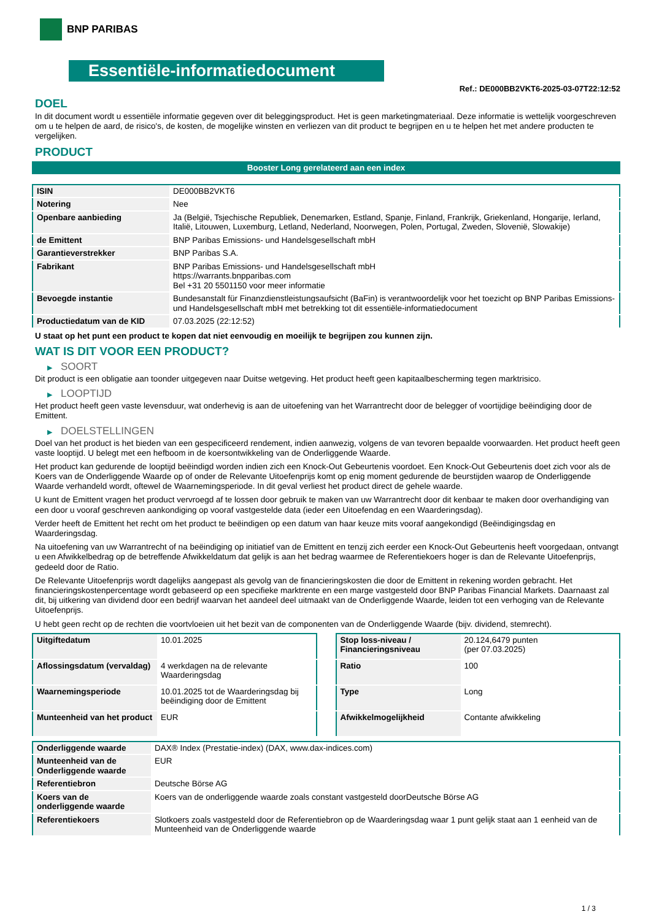BNP PARIBAS
Essentiële-informatiedocument
Ref.: DE000BB2VKT6-2025-03-07T22:12:52
DOEL
In dit document wordt u essentiële informatie gegeven over dit beleggingsproduct. Het is geen marketingmateriaal. Deze informatie is wettelijk voorgeschreven om u te helpen de aard, de risico's, de kosten, de mogelijke winsten en verliezen van dit product te begrijpen en u te helpen het met andere producten te vergelijken.
PRODUCT
Booster Long gerelateerd aan een index
| ISIN | DE000BB2VKT6 |
| Notering | Nee |
| Openbare aanbieding | Ja (België, Tsjechische Republiek, Denemarken, Estland, Spanje, Finland, Frankrijk, Griekenland, Hongarije, Ierland, Italië, Litouwen, Luxemburg, Letland, Nederland, Noorwegen, Polen, Portugal, Zweden, Slovenië, Slowakije) |
| de Emittent | BNP Paribas Emissions- und Handelsgesellschaft mbH |
| Garantieverstrekker | BNP Paribas S.A. |
| Fabrikant | BNP Paribas Emissions- und Handelsgesellschaft mbH https://warrants.bnpparibas.com Bel +31 20 5501150 voor meer informatie |
| Bevoegde instantie | Bundesanstalt für Finanzdienstleistungsaufsicht (BaFin) is verantwoordelijk voor het toezicht op BNP Paribas Emissions- und Handelsgesellschaft mbH met betrekking tot dit essentiële-informatiedocument |
| Productiedatum van de KID | 07.03.2025 (22:12:52) |
U staat op het punt een product te kopen dat niet eenvoudig en moeilijk te begrijpen zou kunnen zijn.
WAT IS DIT VOOR EEN PRODUCT?
▶ SOORT
Dit product is een obligatie aan toonder uitgegeven naar Duitse wetgeving. Het product heeft geen kapitaalbescherming tegen marktrisico.
▶ LOOPTIJD
Het product heeft geen vaste levensduur, wat onderhevig is aan de uitoefening van het Warrantrecht door de belegger of voortijdige beëindiging door de Emittent.
▶ DOELSTELLINGEN
Doel van het product is het bieden van een gespecificeerd rendement, indien aanwezig, volgens de van tevoren bepaalde voorwaarden. Het product heeft geen vaste looptijd. U belegt met een hefboom in de koersontwikkeling van de Onderliggende Waarde.
Het product kan gedurende de looptijd beëindigd worden indien zich een Knock-Out Gebeurtenis voordoet. Een Knock-Out Gebeurtenis doet zich voor als de Koers van de Onderliggende Waarde op of onder de Relevante Uitoefenprijs komt op enig moment gedurende de beurstijden waarop de Onderliggende Waarde verhandeld wordt, oftewel de Waarnemingsperiode. In dit geval verliest het product direct de gehele waarde.
U kunt de Emittent vragen het product vervroegd af te lossen door gebruik te maken van uw Warrantrecht door dit kenbaar te maken door overhandiging van een door u vooraf geschreven aankondiging op vooraf vastgestelde data (ieder een Uitoefendag en een Waarderingsdag).
Verder heeft de Emittent het recht om het product te beëindigen op een datum van haar keuze mits vooraf aangekondigd (Beëindigingsdag en Waarderingsdag.
Na uitoefening van uw Warrantrecht of na beëindiging op initiatief van de Emittent en tenzij zich eerder een Knock-Out Gebeurtenis heeft voorgedaan, ontvangt u een Afwikkelbedrag op de betreffende Afwikkeldatum dat gelijk is aan het bedrag waarmee de Referentiekoers hoger is dan de Relevante Uitoefenprijs, gedeeld door de Ratio.
De Relevante Uitoefenprijs wordt dagelijks aangepast als gevolg van de financieringskosten die door de Emittent in rekening worden gebracht. Het financieringskostenpercentage wordt gebaseerd op een specifieke marktrente en een marge vastgesteld door BNP Paribas Financial Markets. Daarnaast zal dit, bij uitkering van dividend door een bedrijf waarvan het aandeel deel uitmaakt van de Onderliggende Waarde, leiden tot een verhoging van de Relevante Uitoefenprijs.
U hebt geen recht op de rechten die voortvloeien uit het bezit van de componenten van de Onderliggende Waarde (bijv. dividend, stemrecht).
| Uitgiftedatum | 10.01.2025 |
| Aflossingsdatum (vervaldag) | 4 werkdagen na de relevante Waarderingsdag |
| Waarnemingsperiode | 10.01.2025 tot de Waarderingsdag bij beëindiging door de Emittent |
| Munteenheid van het product | EUR |
| Stop loss-niveau / Financieringsniveau | 20.124,6479 punten (per 07.03.2025) |
| Ratio | 100 |
| Type | Long |
| Afwikkelmogelijkheid | Contante afwikkeling |
| Onderliggende waarde | DAX® Index (Prestatie-index) (DAX, www.dax-indices.com) |
| Munteenheid van de Onderliggende waarde | EUR |
| Referentiebron | Deutsche Börse AG |
| Koers van de onderliggende waarde | Koers van de onderliggende waarde zoals constant vastgesteld doorDeutsche Börse AG |
| Referentiekoers | Slotkoers zoals vastgesteld door de Referentiebron op de Waarderingsdag waar 1 punt gelijk staat aan 1 eenheid van de Munteenheid van de Onderliggende waarde |
1 / 3